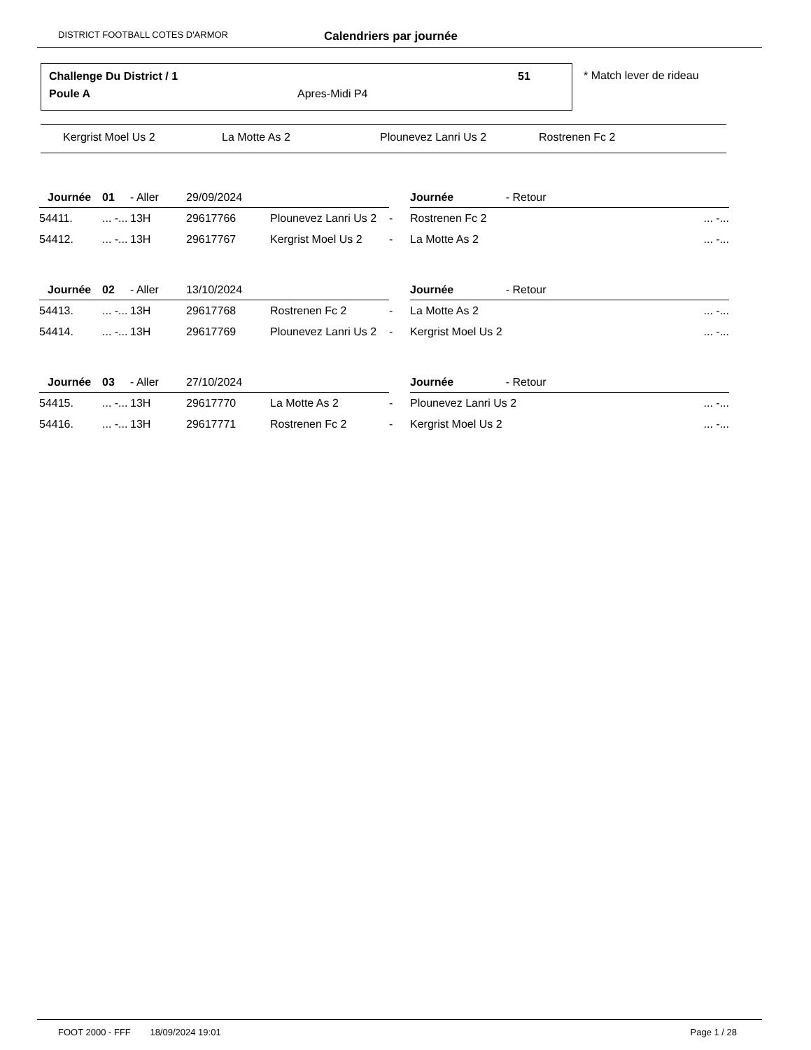DISTRICT FOOTBALL COTES D'ARMOR Calendriers par journée
Challenge Du District / 1 51
Poule A Apres-Midi P4
* Match lever de rideau
Kergrist Moel Us 2 La Motte As 2 Plounevez Lanri Us 2 Rostrenen Fc 2
| Journée | 01 | - Aller | 29/09/2024 | | | | Journée - Retour | |
| 54411. | ... -... | 13H | 29617766 | Plounevez Lanri Us 2 | - | | Rostrenen Fc 2 | ... -... |
| 54412. | ... -... | 13H | 29617767 | Kergrist Moel Us 2 | - | | La Motte As 2 | ... -... |
| Journée | 02 | - Aller | 13/10/2024 | | | | Journée - Retour | |
| 54413. | ... -... | 13H | 29617768 | Rostrenen Fc 2 | - | | La Motte As 2 | ... -... |
| 54414. | ... -... | 13H | 29617769 | Plounevez Lanri Us 2 | - | | Kergrist Moel Us 2 | ... -... |
| Journée | 03 | - Aller | 27/10/2024 | | | | Journée - Retour | |
| 54415. | ... -... | 13H | 29617770 | La Motte As 2 | - | | Plounevez Lanri Us 2 | ... -... |
| 54416. | ... -... | 13H | 29617771 | Rostrenen Fc 2 | - | | Kergrist Moel Us 2 | ... -... |
FOOT 2000 - FFF 18/09/2024 19:01 Page 1 / 28